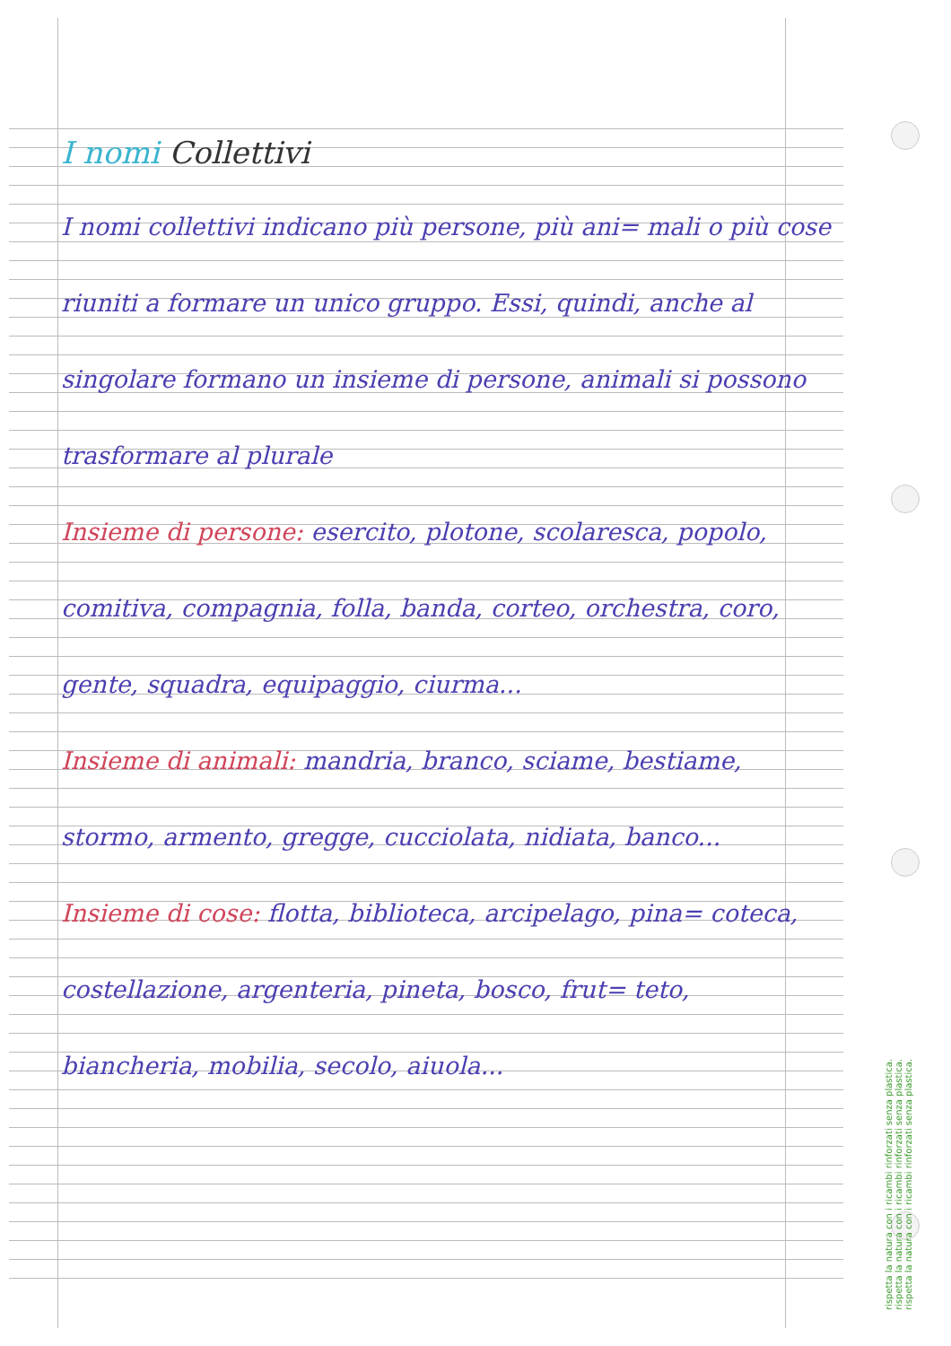I nomi Collettivi
I nomi collettivi indicano più persone, più ani= mali o più cose riuniti a formare un unico gruppo. Essi, quindi, anche al singolare formano un insieme di persone, animali si possono trasformare al plurale
Insieme di persone: esercito, plotone, scolaresca, popolo, comitiva, compagnia, folla, banda, corteo, orchestra, coro, gente, squadra, equipaggio, ciurma...
Insieme di animali: mandria, branco, sciame, bestiame, stormo, armento, gregge, cucciolata, nidiata, banco...
Insieme di cose: flotta, biblioteca, arcipelago, pina= coteca, costellazione, argenteria, pineta, bosco, frut= teto, biancheria, mobilia, secolo, aiuola...
rispetta la natura con i ricambi rinforzati senza plastica.
rispetta la natura con i ricambi rinforzati senza plastica.
rispetta la natura con i ricambi rinforzati senza plastica.